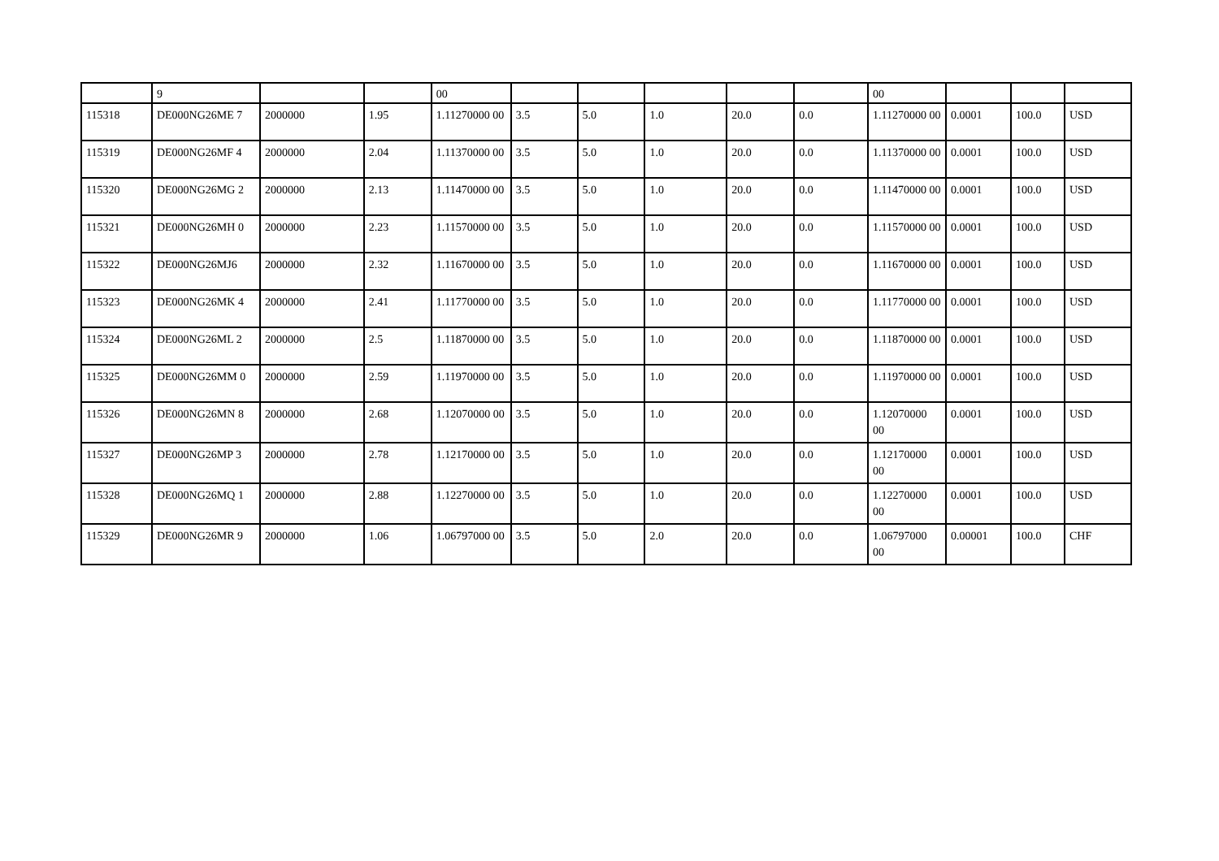| | 9 | | | 00 | | | | | | 00 | | | |
| 115318 | DE000NG26ME 7 | 2000000 | 1.95 | 1.11270000 00 | 3.5 | 5.0 | 1.0 | 20.0 | 0.0 | 1.11270000 00 | 0.0001 | 100.0 | USD |
| 115319 | DE000NG26MF 4 | 2000000 | 2.04 | 1.11370000 00 | 3.5 | 5.0 | 1.0 | 20.0 | 0.0 | 1.11370000 00 | 0.0001 | 100.0 | USD |
| 115320 | DE000NG26MG 2 | 2000000 | 2.13 | 1.11470000 00 | 3.5 | 5.0 | 1.0 | 20.0 | 0.0 | 1.11470000 00 | 0.0001 | 100.0 | USD |
| 115321 | DE000NG26MH 0 | 2000000 | 2.23 | 1.11570000 00 | 3.5 | 5.0 | 1.0 | 20.0 | 0.0 | 1.11570000 00 | 0.0001 | 100.0 | USD |
| 115322 | DE000NG26MJ6 | 2000000 | 2.32 | 1.11670000 00 | 3.5 | 5.0 | 1.0 | 20.0 | 0.0 | 1.11670000 00 | 0.0001 | 100.0 | USD |
| 115323 | DE000NG26MK 4 | 2000000 | 2.41 | 1.11770000 00 | 3.5 | 5.0 | 1.0 | 20.0 | 0.0 | 1.11770000 00 | 0.0001 | 100.0 | USD |
| 115324 | DE000NG26ML 2 | 2000000 | 2.5 | 1.11870000 00 | 3.5 | 5.0 | 1.0 | 20.0 | 0.0 | 1.11870000 00 | 0.0001 | 100.0 | USD |
| 115325 | DE000NG26MM 0 | 2000000 | 2.59 | 1.11970000 00 | 3.5 | 5.0 | 1.0 | 20.0 | 0.0 | 1.11970000 00 | 0.0001 | 100.0 | USD |
| 115326 | DE000NG26MN 8 | 2000000 | 2.68 | 1.12070000 00 | 3.5 | 5.0 | 1.0 | 20.0 | 0.0 | 1.12070000 00 | 0.0001 | 100.0 | USD |
| 115327 | DE000NG26MP 3 | 2000000 | 2.78 | 1.12170000 00 | 3.5 | 5.0 | 1.0 | 20.0 | 0.0 | 1.12170000 00 | 0.0001 | 100.0 | USD |
| 115328 | DE000NG26MQ 1 | 2000000 | 2.88 | 1.12270000 00 | 3.5 | 5.0 | 1.0 | 20.0 | 0.0 | 1.12270000 00 | 0.0001 | 100.0 | USD |
| 115329 | DE000NG26MR 9 | 2000000 | 1.06 | 1.06797000 00 | 3.5 | 5.0 | 2.0 | 20.0 | 0.0 | 1.06797000 00 | 0.00001 | 100.0 | CHF |